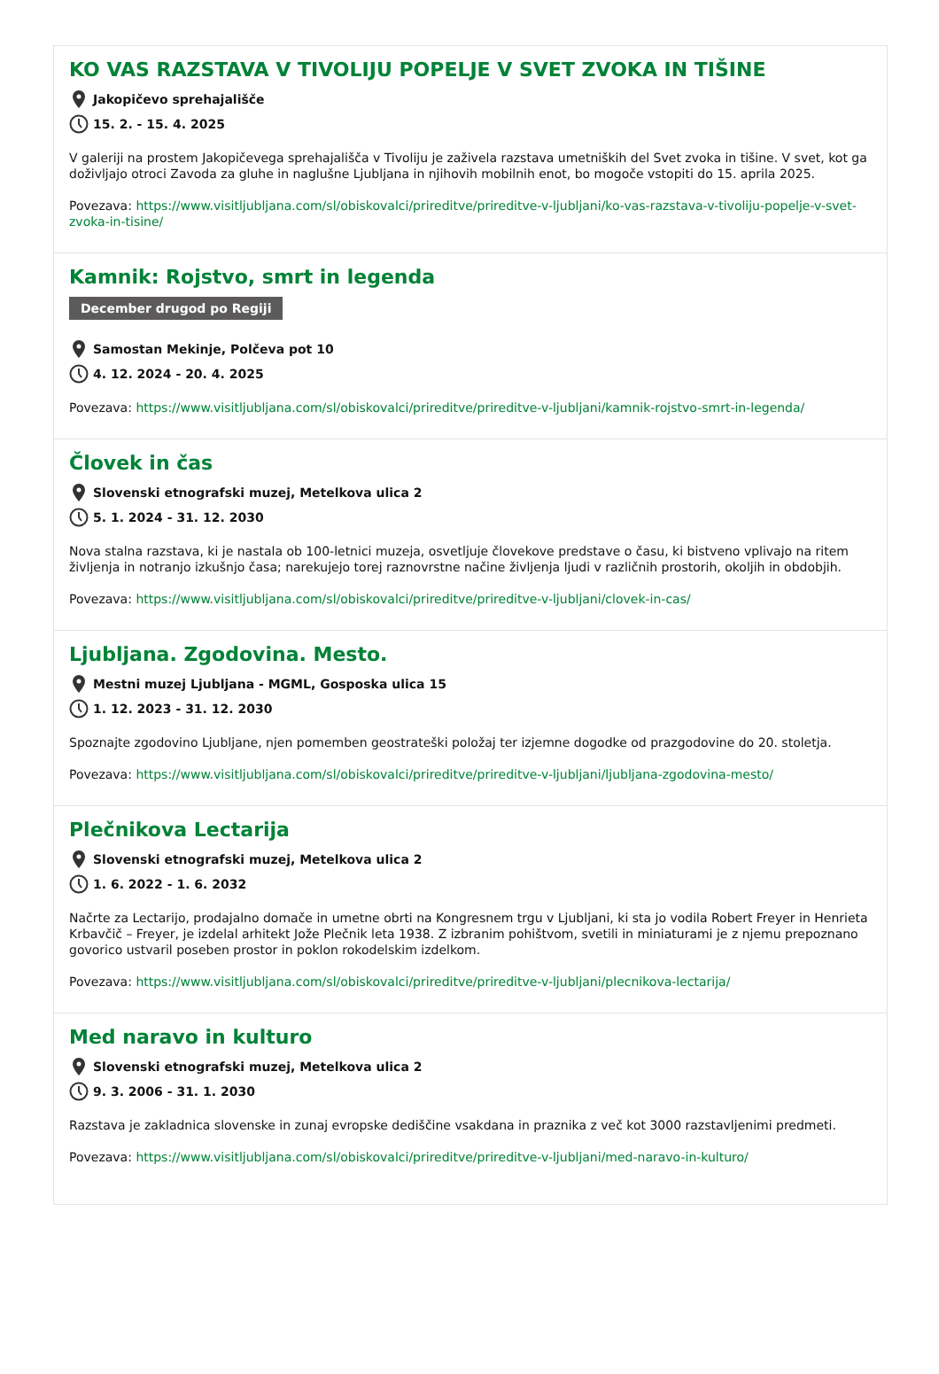KO VAS RAZSTAVA V TIVOLIJU POPELJE V SVET ZVOKA IN TIŠINE
Jakopičevo sprehajališče
15. 2. - 15. 4. 2025
V galeriji na prostem Jakopičevega sprehajališča v Tivoliju je zaživela razstava umetniških del Svet zvoka in tišine. V svet, kot ga doživljajo otroci Zavoda za gluhe in naglušne Ljubljana in njihovih mobilnih enot, bo mogoče vstopiti do 15. aprila 2025.
Povezava: https://www.visitljubljana.com/sl/obiskovalci/prireditve/prireditve-v-ljubljani/ko-vas-razstava-v-tivoliju-popelje-v-svet-zvoka-in-tisine/
Kamnik: Rojstvo, smrt in legenda
December drugod po Regiji
Samostan Mekinje, Polčeva pot 10
4. 12. 2024 - 20. 4. 2025
Povezava: https://www.visitljubljana.com/sl/obiskovalci/prireditve/prireditve-v-ljubljani/kamnik-rojstvo-smrt-in-legenda/
Človek in čas
Slovenski etnografski muzej, Metelkova ulica 2
5. 1. 2024 - 31. 12. 2030
Nova stalna razstava, ki je nastala ob 100-letnici muzeja, osvetljuje človekove predstave o času, ki bistveno vplivajo na ritem življenja in notranjo izkušnjo časa; narekujejo torej raznovrstne načine življenja ljudi v različnih prostorih, okoljih in obdobjih.
Povezava: https://www.visitljubljana.com/sl/obiskovalci/prireditve/prireditve-v-ljubljani/clovek-in-cas/
Ljubljana. Zgodovina. Mesto.
Mestni muzej Ljubljana - MGML, Gosposka ulica 15
1. 12. 2023 - 31. 12. 2030
Spoznajte zgodovino Ljubljane, njen pomemben geostrateški položaj ter izjemne dogodke od prazgodovine do 20. stoletja.
Povezava: https://www.visitljubljana.com/sl/obiskovalci/prireditve/prireditve-v-ljubljani/ljubljana-zgodovina-mesto/
Plečnikova Lectarija
Slovenski etnografski muzej, Metelkova ulica 2
1. 6. 2022 - 1. 6. 2032
Načrte za Lectarijo, prodajalno domače in umetne obrti na Kongresnem trgu v Ljubljani, ki sta jo vodila Robert Freyer in Henrieta Krbavčič – Freyer, je izdelal arhitekt Jože Plečnik leta 1938. Z izbranim pohištvom, svetili in miniaturami je z njemu prepoznano govorico ustvaril poseben prostor in poklon rokodelskim izdelkom.
Povezava: https://www.visitljubljana.com/sl/obiskovalci/prireditve/prireditve-v-ljubljani/plecnikova-lectarija/
Med naravo in kulturo
Slovenski etnografski muzej, Metelkova ulica 2
9. 3. 2006 - 31. 1. 2030
Razstava je zakladnica slovenske in zunaj evropske dediščine vsakdana in praznika z več kot 3000 razstavljenimi predmeti.
Povezava: https://www.visitljubljana.com/sl/obiskovalci/prireditve/prireditve-v-ljubljani/med-naravo-in-kulturo/